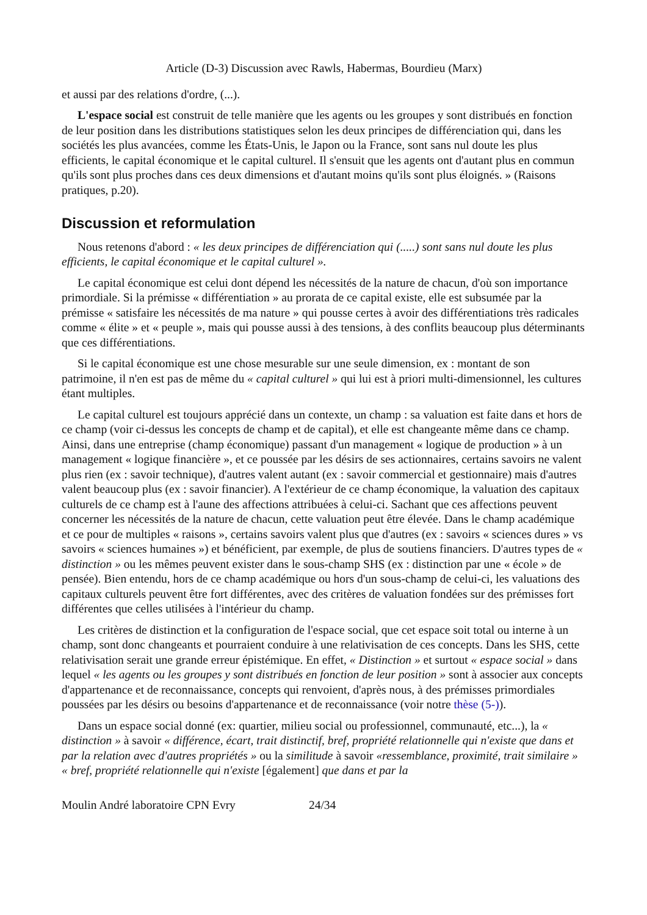Article (D-3) Discussion avec Rawls, Habermas, Bourdieu (Marx)
et aussi par des relations d'ordre, (...).
L'espace social est construit de telle manière que les agents ou les groupes y sont distribués en fonction de leur position dans les distributions statistiques selon les deux principes de différenciation qui, dans les sociétés les plus avancées, comme les États-Unis, le Japon ou la France, sont sans nul doute les plus efficients, le capital économique et le capital culturel. Il s'ensuit que les agents ont d'autant plus en commun qu'ils sont plus proches dans ces deux dimensions et d'autant moins qu'ils sont plus éloignés. » (Raisons pratiques, p.20).
Discussion et reformulation
Nous retenons d'abord : « les deux principes de différenciation qui (.....) sont sans nul doute les plus efficients, le capital économique et le capital culturel ».
Le capital économique est celui dont dépend les nécessités de la nature de chacun, d'où son importance primordiale. Si la prémisse « différentiation » au prorata de ce capital existe, elle est subsumée par la prémisse « satisfaire les nécessités de ma nature » qui pousse certes à avoir des différentiations très radicales comme « élite » et « peuple », mais qui pousse aussi à des tensions, à des conflits beaucoup plus déterminants que ces différentiations.
Si le capital économique est une chose mesurable sur une seule dimension, ex : montant de son patrimoine, il n'en est pas de même du « capital culturel » qui lui est à priori multi-dimensionnel, les cultures étant multiples.
Le capital culturel est toujours apprécié dans un contexte, un champ : sa valuation est faite dans et hors de ce champ (voir ci-dessus les concepts de champ et de capital), et elle est changeante même dans ce champ. Ainsi, dans une entreprise (champ économique) passant d'un management « logique de production » à un management « logique financière », et ce poussée par les désirs de ses actionnaires, certains savoirs ne valent plus rien (ex : savoir technique), d'autres valent autant (ex : savoir commercial et gestionnaire) mais d'autres valent beaucoup plus (ex : savoir financier). A l'extérieur de ce champ économique, la valuation des capitaux culturels de ce champ est à l'aune des affections attribuées à celui-ci. Sachant que ces affections peuvent concerner les nécessités de la nature de chacun, cette valuation peut être élevée. Dans le champ académique et ce pour de multiples « raisons », certains savoirs valent plus que d'autres (ex : savoirs « sciences dures » vs savoirs « sciences humaines ») et bénéficient, par exemple, de plus de soutiens financiers. D'autres types de « distinction » ou les mêmes peuvent exister dans le sous-champ SHS (ex : distinction par une « école » de pensée). Bien entendu, hors de ce champ académique ou hors d'un sous-champ de celui-ci, les valuations des capitaux culturels peuvent être fort différentes, avec des critères de valuation fondées sur des prémisses fort différentes que celles utilisées à l'intérieur du champ.
Les critères de distinction et la configuration de l'espace social, que cet espace soit total ou interne à un champ, sont donc changeants et pourraient conduire à une relativisation de ces concepts. Dans les SHS, cette relativisation serait une grande erreur épistémique. En effet, « Distinction » et surtout « espace social » dans lequel « les agents ou les groupes y sont distribués en fonction de leur position » sont à associer aux concepts d'appartenance et de reconnaissance, concepts qui renvoient, d'après nous, à des prémisses primordiales poussées par les désirs ou besoins d'appartenance et de reconnaissance (voir notre thèse (5-)).
Dans un espace social donné (ex: quartier, milieu social ou professionnel, communauté, etc...), la « distinction » à savoir « différence, écart, trait distinctif, bref, propriété relationnelle qui n'existe que dans et par la relation avec d'autres propriétés » ou la similitude à savoir «ressemblance, proximité, trait similaire » « bref, propriété relationnelle qui n'existe [également] que dans et par la
Moulin André laboratoire CPN Evry 24/34